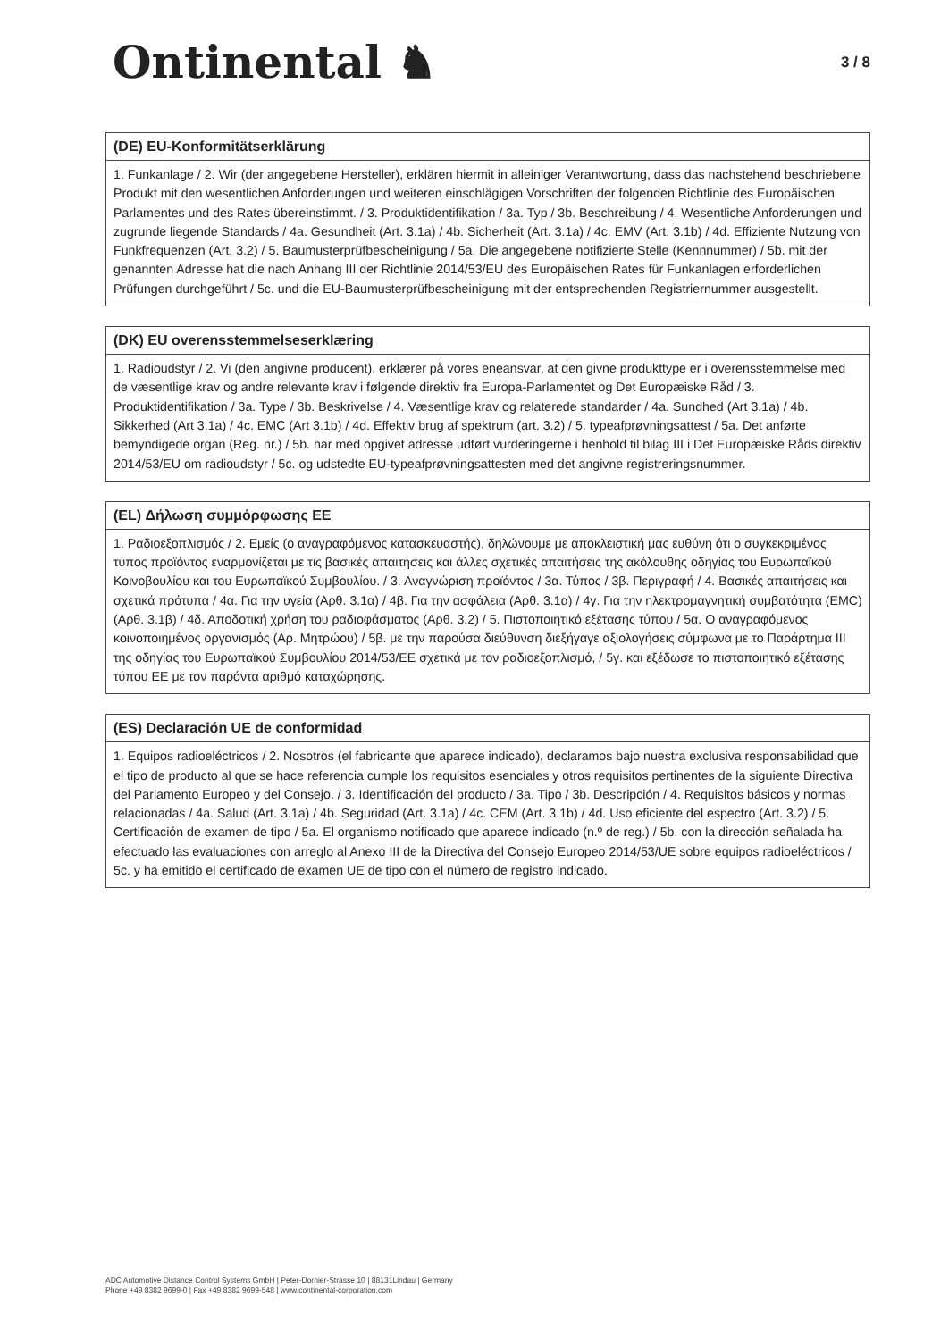Ontinental ♞
3 / 8
(DE) EU-Konformitätserklärung
1. Funkanlage / 2. Wir (der angegebene Hersteller), erklären hiermit in alleiniger Verantwortung, dass das nachstehend beschriebene Produkt mit den wesentlichen Anforderungen und weiteren einschlägigen Vorschriften der folgenden Richtlinie des Europäischen Parlamentes und des Rates übereinstimmt. / 3. Produktidentifikation / 3a. Typ / 3b. Beschreibung / 4. Wesentliche Anforderungen und zugrunde liegende Standards / 4a. Gesundheit (Art. 3.1a) / 4b. Sicherheit (Art. 3.1a) / 4c. EMV (Art. 3.1b) / 4d. Effiziente Nutzung von Funkfrequenzen (Art. 3.2) / 5. Baumusterprüfbescheinigung / 5a. Die angegebene notifizierte Stelle (Kennnummer) / 5b. mit der genannten Adresse hat die nach Anhang III der Richtlinie 2014/53/EU des Europäischen Rates für Funkanlagen erforderlichen Prüfungen durchgeführt / 5c. und die EU-Baumusterprüfbescheinigung mit der entsprechenden Registriernummer ausgestellt.
(DK) EU overensstemmelseserklæring
1. Radioudstyr / 2. Vi (den angivne producent), erklærer på vores eneansvar, at den givne produkttype er i overensstemmelse med de væsentlige krav og andre relevante krav i følgende direktiv fra Europa-Parlamentet og Det Europæiske Råd / 3. Produktidentifikation / 3a. Type / 3b. Beskrivelse / 4. Væsentlige krav og relaterede standarder / 4a. Sundhed (Art 3.1a) / 4b. Sikkerhed (Art 3.1a) / 4c. EMC (Art 3.1b) / 4d. Effektiv brug af spektrum (art. 3.2) / 5. typeafprøvningsattest / 5a. Det anførte bemyndigede organ (Reg. nr.) / 5b. har med opgivet adresse udført vurderingerne i henhold til bilag III i Det Europæiske Råds direktiv 2014/53/EU om radioudstyr / 5c. og udstedte EU-typeafprøvningsattesten med det angivne registreringsnummer.
(EL) Δήλωση συμμόρφωσης ΕΕ
1. Ραδιοεξοπλισμός / 2. Εμείς (ο αναγραφόμενος κατασκευαστής), δηλώνουμε με αποκλειστική μας ευθύνη ότι ο συγκεκριμένος τύπος προϊόντος εναρμονίζεται με τις βασικές απαιτήσεις και άλλες σχετικές απαιτήσεις της ακόλουθης οδηγίας του Ευρωπαϊκού Κοινοβουλίου και του Ευρωπαϊκού Συμβουλίου. / 3. Αναγνώριση προϊόντος / 3α. Τύπος / 3β. Περιγραφή / 4. Βασικές απαιτήσεις και σχετικά πρότυπα / 4α. Για την υγεία (Αρθ. 3.1α) / 4β. Για την ασφάλεια (Αρθ. 3.1α) / 4γ. Για την ηλεκτρομαγνητική συμβατότητα (EMC) (Αρθ. 3.1β) / 4δ. Αποδοτική χρήση του ραδιοφάσματος (Αρθ. 3.2) / 5. Πιστοποιητικό εξέτασης τύπου / 5α. Ο αναγραφόμενος κοινοποιημένος οργανισμός (Αρ. Μητρώου) / 5β. με την παρούσα διεύθυνση διεξήγαγε αξιολογήσεις σύμφωνα με το Παράρτημα III της οδηγίας του Ευρωπαϊκού Συμβουλίου 2014/53/ΕΕ σχετικά με τον ραδιοεξοπλισμό, / 5γ. και εξέδωσε το πιστοποιητικό εξέτασης τύπου ΕΕ με τον παρόντα αριθμό καταχώρησης.
(ES) Declaración UE de conformidad
1. Equipos radioeléctricos / 2. Nosotros (el fabricante que aparece indicado), declaramos bajo nuestra exclusiva responsabilidad que el tipo de producto al que se hace referencia cumple los requisitos esenciales y otros requisitos pertinentes de la siguiente Directiva del Parlamento Europeo y del Consejo. / 3. Identificación del producto / 3a. Tipo / 3b. Descripción / 4. Requisitos básicos y normas relacionadas / 4a. Salud (Art. 3.1a) / 4b. Seguridad (Art. 3.1a) / 4c. CEM (Art. 3.1b) / 4d. Uso eficiente del espectro (Art. 3.2) / 5. Certificación de examen de tipo / 5a. El organismo notificado que aparece indicado (n.º de reg.) / 5b. con la dirección señalada ha efectuado las evaluaciones con arreglo al Anexo III de la Directiva del Consejo Europeo 2014/53/UE sobre equipos radioeléctricos / 5c. y ha emitido el certificado de examen UE de tipo con el número de registro indicado.
ADC Automotive Distance Control Systems GmbH | Peter-Dornier-Strasse 10 | 88131Lindau | Germany
Phone +49 8382 9699-0 | Fax +49 8382 9699-548 | www.continental-corporation.com